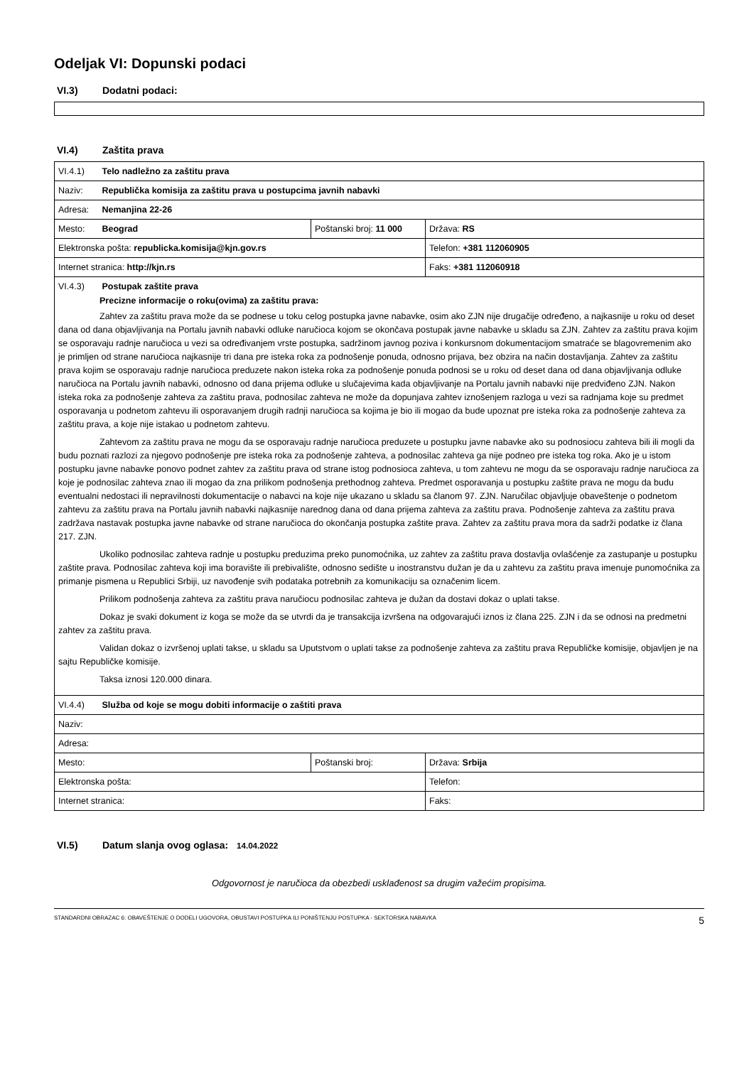Odeljak VI: Dopunski podaci
VI.3) Dodatni podaci:
VI.4) Zaštita prava
| VI.4.1) Telo nadležno za zaštitu prava | | |
| Naziv: Republička komisija za zaštitu prava u postupcima javnih nabavki | | |
| Adresa: Nemanjina 22-26 | | |
| Mesto: Beograd | Poštanski broj: 11 000 | Država: RS |
| Elektronska pošta: republicka.komisija@kjn.gov.rs | | Telefon: +381 112060905 |
| Internet stranica: http://kjn.rs | | Faks: +381 112060918 |
| VI.4.3) Postupak zaštite prava Precizne informacije o roku(ovima) za zaštitu prava: Zahtev za zaštitu prava može da se podnese u toku celog postupka javne nabavke, osim ako ZJN nije drugačije određeno, a najkasnije u roku od deset dana od dana objavljivanja na Portalu javnih nabavki odluke naručioca kojom se okončava postupak javne nabavke u skladu sa ZJN. Zahtev za zaštitu prava kojim se osporavaju radnje naručioca u vezi sa određivanjem vrste postupka, sadržinom javnog poziva i konkursnom dokumentacijom smatraće se blagovremenim ako je primljen od strane naručioca najkasnije tri dana pre isteka roka za podnošenje ponuda, odnosno prijava, bez obzira na način dostavljanja. Zahtev za zaštitu prava kojim se osporavaju radnje naručioca preduzete nakon isteka roka za podnošenje ponuda podnosi se u roku od deset dana od dana objavljivanja odluke naručioca na Portalu javnih nabavki, odnosno od dana prijema odluke u slučajevima kada objavljivanje na Portalu javnih nabavki nije predviđeno ZJN. Nakon isteka roka za podnošenje zahteva za zaštitu prava, podnosilac zahteva ne može da dopunjava zahtev iznošenjem razloga u vezi sa radnjama koje su predmet osporavanja u podnetom zahtevu ili osporavanjem drugih radnji naručioca sa kojima je bio ili mogao da bude upoznat pre isteka roka za podnošenje zahteva za zaštitu prava, a koje nije istakao u podnetom zahtevu. Zahtevom za zaštitu prava ne mogu da se osporavaju radnje naručioca preduzete u postupku javne nabavke ako su podnosiocu zahteva bili ili mogli da budu poznati razlozi za njegovo podnošenje pre isteka roka za podnošenje zahteva, a podnosilac zahteva ga nije podneo pre isteka tog roka. Ako je u istom postupku javne nabavke ponovo podnet zahtev za zaštitu prava od strane istog podnosioca zahteva, u tom zahtevu ne mogu da se osporavaju radnje naručioca za koje je podnosilac zahteva znao ili mogao da zna prilikom podnošenja prethodnog zahteva. Predmet osporavanja u postupku zaštite prava ne mogu da budu eventualni nedostaci ili nepravilnosti dokumentacije o nabavci na koje nije ukazano u skladu sa članom 97. ZJN. Naručilac objavljuje obaveštenje o podnetom zahtevu za zaštitu prava na Portalu javnih nabavki najkasnije narednog dana od dana prijema zahteva za zaštitu prava. Podnošenje zahteva za zaštitu prava zadržava nastavak postupka javne nabavke od strane naručioca do okončanja postupka zaštite prava. Zahtev za zaštitu prava mora da sadrži podatke iz člana 217. ZJN. Ukoliko podnosilac zahteva radnje u postupku preduzima preko punomoćnika, uz zahtev za zaštitu prava dostavlja ovlašćenje za zastupanje u postupku zaštite prava. Podnosilac zahteva koji ima boravište ili prebivalište, odnosno sedište u inostranstvu dužan je da u zahtevu za zaštitu prava imenuje punomoćnika za primanje pismena u Republici Srbiji, uz navođenje svih podataka potrebnih za komunikaciju sa označenim licem. Prilikom podnošenja zahteva za zaštitu prava naručiocu podnosilac zahteva je dužan da dostavi dokaz o uplati takse. Dokaz je svaki dokument iz koga se može da se utvrdi da je transakcija izvršena na odgovarajući iznos iz člana 225. ZJN i da se odnosi na predmetni zahtev za zaštitu prava. Validan dokaz o izvršenoj uplati takse, u skladu sa Uputstvom o uplati takse za podnošenje zahteva za zaštitu prava Republičke komisije, objavljen je na sajtu Republičke komisije. Taksa iznosi 120.000 dinara. | | |
| VI.4.4) Služba od koje se mogu dobiti informacije o zaštiti prava | | |
| Naziv: | | |
| Adresa: | | |
| Mesto: | Poštanski broj: | Država: Srbija |
| Elektronska pošta: | | Telefon: |
| Internet stranica: | | Faks: |
VI.5) Datum slanja ovog oglasa: 14.04.2022
Odgovornost je naručioca da obezbedi usklađenost sa drugim važećim propisima.
STANDARDNI OBRAZAC 6: OBAVEŠTENJE O DODELI UGOVORA, OBUSTAVI POSTUPKA ILI PONIŠTENJU POSTUPKA - SEKTORSKA NABAVKA 5